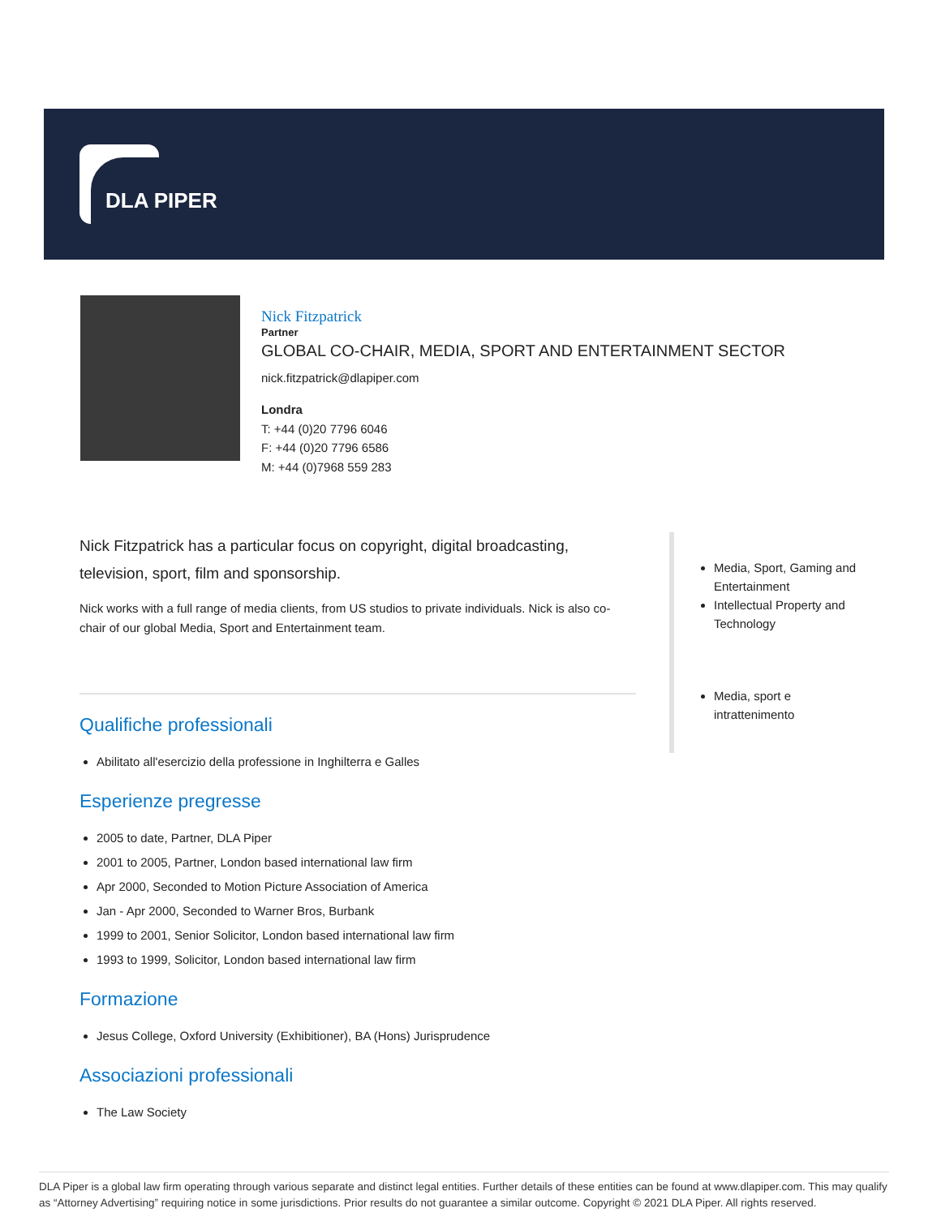DLA PIPER
Nick Fitzpatrick
Partner
GLOBAL CO-CHAIR, MEDIA, SPORT AND ENTERTAINMENT SECTOR
nick.fitzpatrick@dlapiper.com
Londra
T: +44 (0)20 7796 6046
F: +44 (0)20 7796 6586
M: +44 (0)7968 559 283
Nick Fitzpatrick has a particular focus on copyright, digital broadcasting, television, sport, film and sponsorship.
Nick works with a full range of media clients, from US studios to private individuals. Nick is also co-chair of our global Media, Sport and Entertainment team.
Qualifiche professionali
Abilitato all'esercizio della professione in Inghilterra e Galles
Esperienze pregresse
2005 to date, Partner, DLA Piper
2001 to 2005, Partner, London based international law firm
Apr 2000, Seconded to Motion Picture Association of America
Jan - Apr 2000, Seconded to Warner Bros, Burbank
1999 to 2001, Senior Solicitor, London based international law firm
1993 to 1999, Solicitor, London based international law firm
Formazione
Jesus College, Oxford University (Exhibitioner), BA (Hons) Jurisprudence
Associazioni professionali
The Law Society
Media, Sport, Gaming and Entertainment
Intellectual Property and Technology
Media, sport e intrattenimento
DLA Piper is a global law firm operating through various separate and distinct legal entities. Further details of these entities can be found at www.dlapiper.com. This may qualify as “Attorney Advertising” requiring notice in some jurisdictions. Prior results do not guarantee a similar outcome. Copyright © 2021 DLA Piper. All rights reserved.